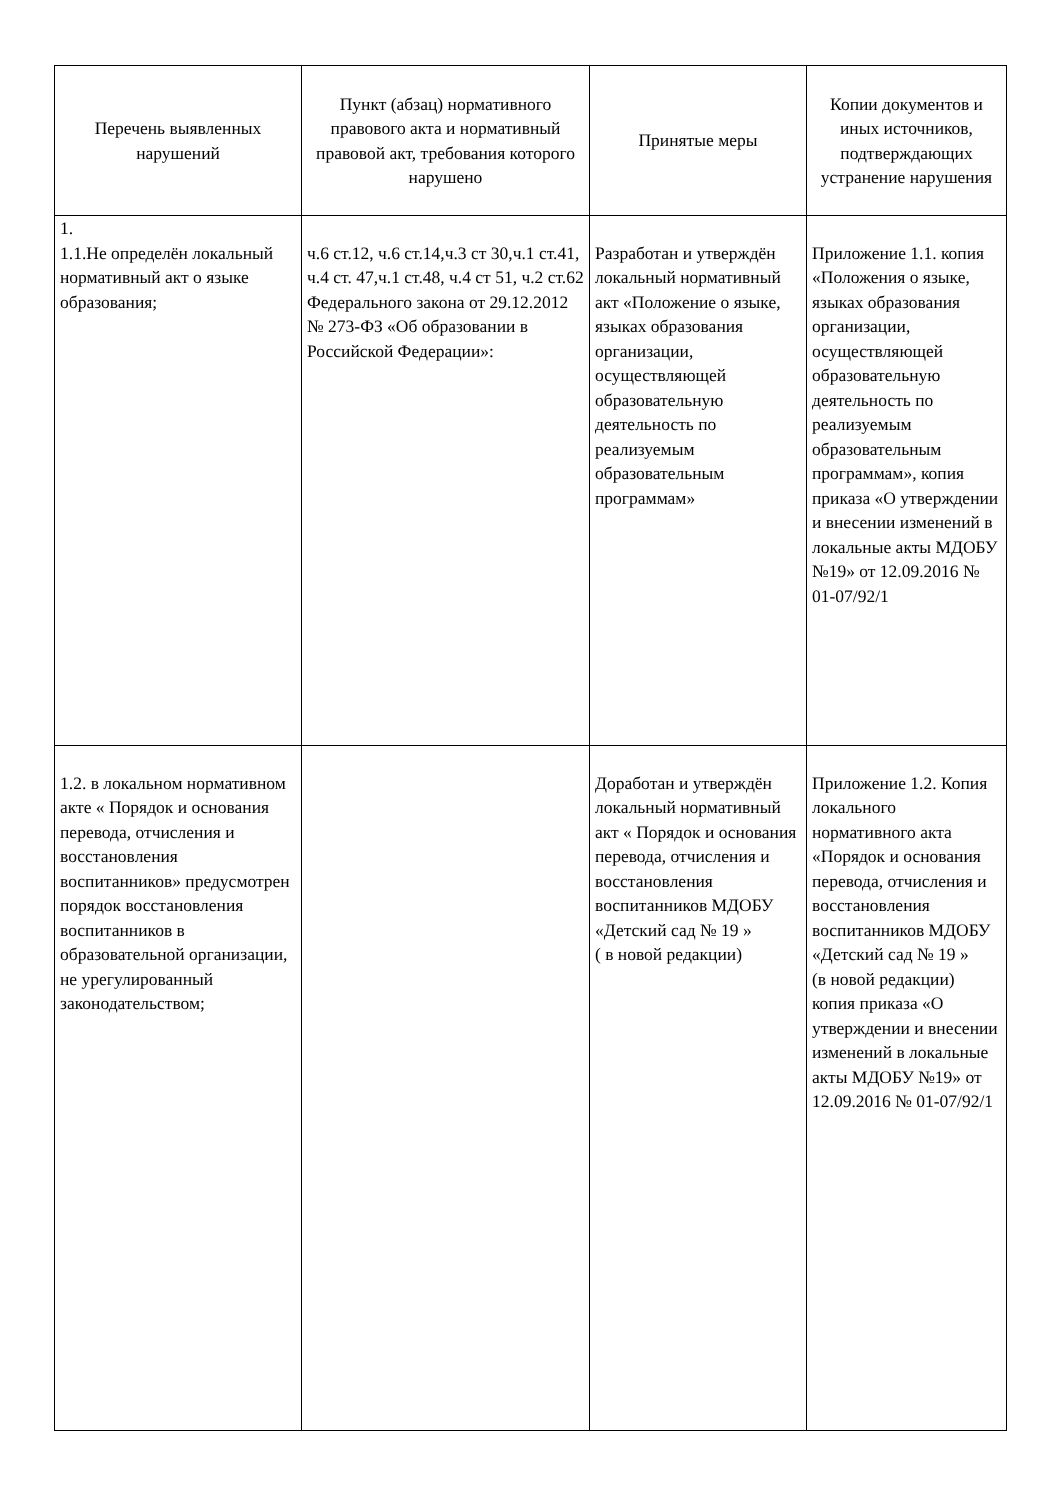| Перечень выявленных нарушений | Пункт (абзац) нормативного правового акта и нормативный правовой акт, требования которого нарушено | Принятые меры | Копии документов и иных источников, подтверждающих устранение нарушения |
| --- | --- | --- | --- |
| 1. 1.1.Не определён локальный нормативный акт о языке образования; | ч.6 ст.12, ч.6 ст.14,ч.3 ст 30,ч.1 ст.41, ч.4 ст. 47,ч.1 ст.48, ч.4 ст 51, ч.2 ст.62 Федерального закона от 29.12.2012 № 273-ФЗ «Об образовании в Российской Федерации»: | Разработан и утверждён локальный нормативный акт «Положение о языке, языках образования организации, осуществляющей образовательную деятельность по реализуемым образовательным программам» | Приложение 1.1. копия «Положения о языке, языках образования организации, осуществляющей образовательную деятельность по реализуемым образовательным программам», копия приказа «О утверждении и внесении изменений в локальные акты МДОБУ №19» от 12.09.2016 № 01-07/92/1 |
| 1.2. в локальном нормативном акте « Порядок и основания перевода, отчисления и восстановления воспитанников» предусмотрен порядок восстановления воспитанников в образовательной организации, не урегулированный законодательством; | | Доработан и утверждён локальный нормативный акт « Порядок и основания перевода, отчисления и восстановления воспитанников МДОБУ «Детский сад № 19 » ( в новой редакции) | Приложение 1.2. Копия локального нормативного акта «Порядок и основания перевода, отчисления и восстановления воспитанников МДОБУ «Детский сад № 19 » (в новой редакции) копия приказа «О утверждении и внесении изменений в локальные акты МДОБУ №19» от 12.09.2016 № 01-07/92/1 |